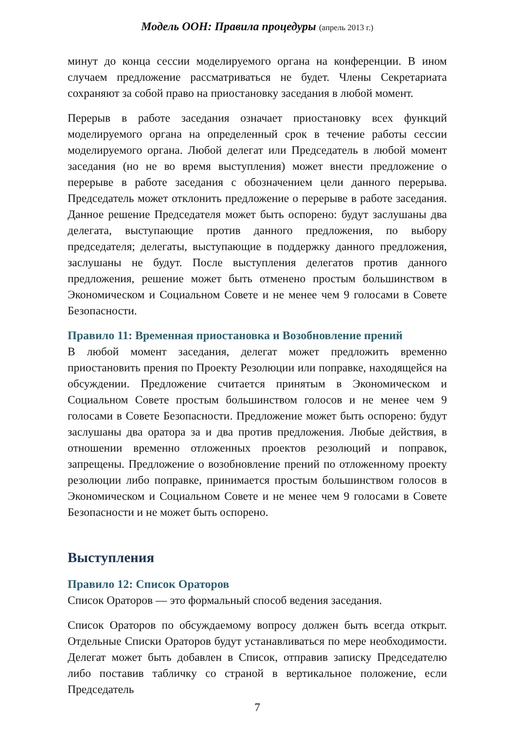Модель ООН: Правила процедуры (апрель 2013 г.)
минут до конца сессии моделируемого органа на конференции. В ином случаем предложение рассматриваться не будет. Члены Секретариата сохраняют за собой право на приостановку заседания в любой момент.
Перерыв в работе заседания означает приостановку всех функций моделируемого органа на определенный срок в течение работы сессии моделируемого органа. Любой делегат или Председатель в любой момент заседания (но не во время выступления) может внести предложение о перерыве в работе заседания с обозначением цели данного перерыва. Председатель может отклонить предложение о перерыве в работе заседания. Данное решение Председателя может быть оспорено: будут заслушаны два делегата, выступающие против данного предложения, по выбору председателя; делегаты, выступающие в поддержку данного предложения, заслушаны не будут. После выступления делегатов против данного предложения, решение может быть отменено простым большинством в Экономическом и Социальном Совете и не менее чем 9 голосами в Совете Безопасности.
Правило 11: Временная приостановка и Возобновление прений
В любой момент заседания, делегат может предложить временно приостановить прения по Проекту Резолюции или поправке, находящейся на обсуждении. Предложение считается принятым в Экономическом и Социальном Совете простым большинством голосов и не менее чем 9 голосами в Совете Безопасности. Предложение может быть оспорено: будут заслушаны два оратора за и два против предложения. Любые действия, в отношении временно отложенных проектов резолюций и поправок, запрещены. Предложение о возобновление прений по отложенному проекту резолюции либо поправке, принимается простым большинством голосов в Экономическом и Социальном Совете и не менее чем 9 голосами в Совете Безопасности и не может быть оспорено.
Выступления
Правило 12: Список Ораторов
Список Ораторов — это формальный способ ведения заседания.
Список Ораторов по обсуждаемому вопросу должен быть всегда открыт. Отдельные Списки Ораторов будут устанавливаться по мере необходимости. Делегат может быть добавлен в Список, отправив записку Председателю либо поставив табличку со страной в вертикальное положение, если Председатель
7